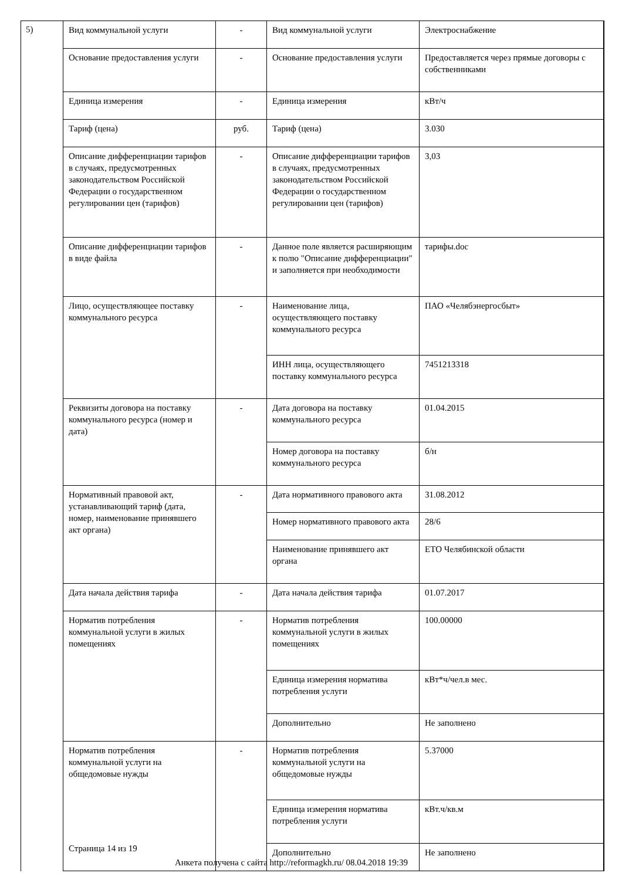5)
| Вид коммунальной услуги | - | Вид коммунальной услуги | Электроснабжение |
| Основание предоставления услуги | - | Основание предоставления услуги | Предоставляется через прямые договоры с собственниками |
| Единица измерения | - | Единица измерения | кВт/ч |
| Тариф (цена) | руб. | Тариф (цена) | 3.030 |
| Описание дифференциации тарифов в случаях, предусмотренных законодательством Российской Федерации о государственном регулировании цен (тарифов) | - | Описание дифференциации тарифов в случаях, предусмотренных законодательством Российской Федерации о государственном регулировании цен (тарифов) | 3,03 |
| Описание дифференциации тарифов в виде файла | - | Данное поле является расширяющим к полю "Описание дифференциации" и заполняется при необходимости | тарифы.doc |
| Лицо, осуществляющее поставку коммунального ресурса | - | Наименование лица, осуществляющего поставку коммунального ресурса | ПАО «Челябэнергосбыт» |
| | | ИНН лица, осуществляющего поставку коммунального ресурса | 7451213318 |
| Реквизиты договора на поставку коммунального ресурса (номер и дата) | - | Дата договора на поставку коммунального ресурса | 01.04.2015 |
| | | Номер договора на поставку коммунального ресурса | б/н |
| Нормативный правовой акт, устанавливающий тариф (дата, номер, наименование принявшего акт органа) | - | Дата нормативного правового акта | 31.08.2012 |
| | | Номер нормативного правового акта | 28/6 |
| | | Наименование принявшего акт органа | ЕТО Челябинской области |
| Дата начала действия тарифа | - | Дата начала действия тарифа | 01.07.2017 |
| Норматив потребления коммунальной услуги в жилых помещениях | - | Норматив потребления коммунальной услуги в жилых помещениях | 100.00000 |
| | | Единица измерения норматива потребления услуги | кВт*ч/чел.в мес. |
| | | Дополнительно | Не заполнено |
| Норматив потребления коммунальной услуги на общедомовые нужды | - | Норматив потребления коммунальной услуги на общедомовые нужды | 5.37000 |
| | | Единица измерения норматива потребления услуги | кВт.ч/кв.м |
| | | Дополнительно | Не заполнено |
Страница 14 из 19
Анкета получена с сайта http://reformagkh.ru/ 08.04.2018 19:39